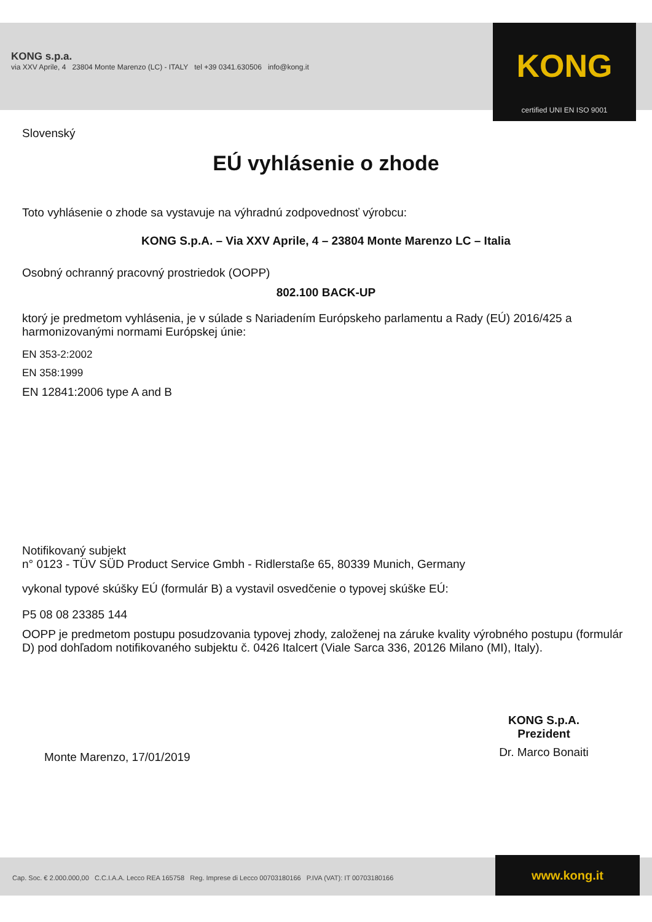KONG s.p.a.
via XXV Aprile, 4 23804 Monte Marenzo (LC) - ITALY tel +39 0341.630506 info@kong.it
KONG
certified UNI EN ISO 9001
Slovenský
EÚ vyhlásenie o zhode
Toto vyhlásenie o zhode sa vystavuje na výhradnú zodpovednosť výrobcu:
KONG S.p.A. – Via XXV Aprile, 4 – 23804 Monte Marenzo LC – Italia
Osobný ochranný pracovný prostriedok (OOPP)
802.100 BACK-UP
ktorý je predmetom vyhlásenia, je v súlade s Nariadením Európskeho parlamentu a Rady (EÚ) 2016/425 a harmonizovanými normami Európskej únie:
EN 353-2:2002
EN 358:1999
EN 12841:2006 type A and B
Notifikovaný subjekt
n° 0123 - TÜV SÜD Product Service Gmbh - Ridlerstaße 65, 80339 Munich, Germany
vykonal typové skúšky EÚ (formulár B) a vystavil osvedčenie o typovej skúške EÚ:
P5 08 08 23385 144
OOPP je predmetom postupu posudzovania typovej zhody, založenej na záruke kvality výrobného postupu (formulár D) pod dohľadom notifikovaného subjektu č. 0426 Italcert (Viale Sarca 336, 20126 Milano (MI), Italy).
Monte Marenzo, 17/01/2019
KONG S.p.A.
Prezident
Dr. Marco Bonaiti
Cap. Soc. € 2.000.000,00 C.C.I.A.A. Lecco REA 165758 Reg. Imprese di Lecco 00703180166 P.IVA (VAT): IT 00703180166
www.kong.it